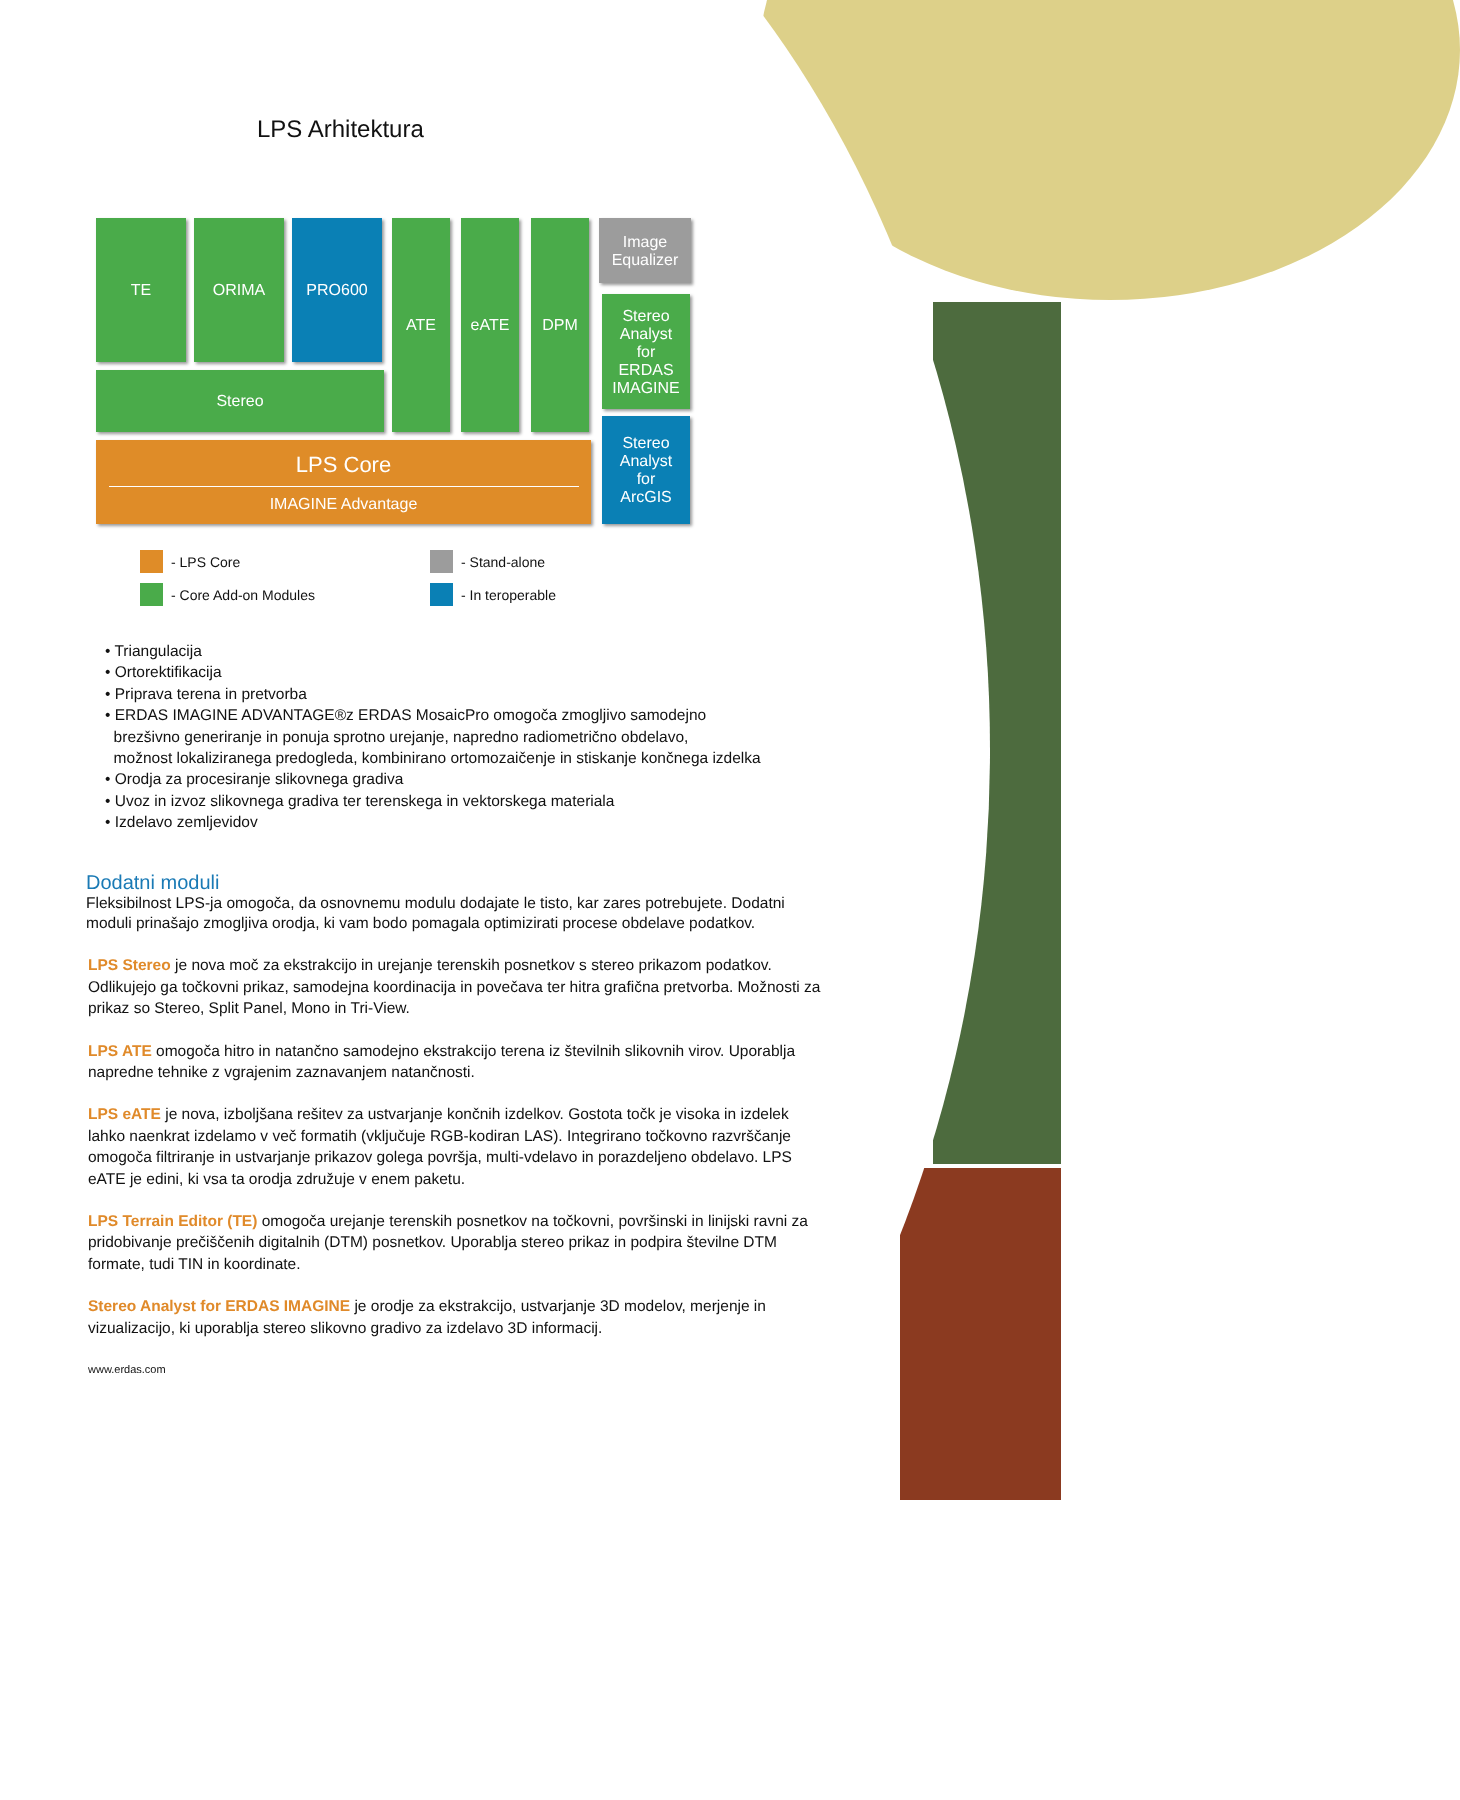LPS Arhitektura
TE ORIMA PRO600
Stereo
ATE eATE DPM
Image
Equalizer
Stereo
Analyst
for
ERDAS
IMAGINE
Stereo
Analyst
for
ArcGIS
LPS Core
IMAGINE Advantage
- LPS Core
- Core Add-on Modules
- Stand-alone
- In teroperable
• Triangulacija
• Ortorektifikacija
• Priprava terena in pretvorba
• ERDAS IMAGINE ADVANTAGE®z ERDAS MosaicPro omogoča zmogljivo samodejno
brezšivno generiranje in ponuja sprotno urejanje, napredno radiometrično obdelavo,
možnost lokaliziranega predogleda, kombinirano ortomozaičenje in stiskanje končnega izdelka
• Orodja za procesiranje slikovnega gradiva
• Uvoz in izvoz slikovnega gradiva ter terenskega in vektorskega materiala
• Izdelavo zemljevidov
Dodatni moduli
Fleksibilnost LPS-ja omogoča, da osnovnemu modulu dodajate le tisto, kar zares potrebujete. Dodatni moduli prinašajo zmogljiva orodja, ki vam bodo pomagala optimizirati procese obdelave podatkov.
LPS Stereo je nova moč za ekstrakcijo in urejanje terenskih posnetkov s stereo prikazom podatkov. Odlikujejo ga točkovni prikaz, samodejna koordinacija in povečava ter hitra grafična pretvorba. Možnosti za prikaz so Stereo, Split Panel, Mono in Tri-View.
LPS ATE omogoča hitro in natančno samodejno ekstrakcijo terena iz številnih slikovnih virov. Uporablja napredne tehnike z vgrajenim zaznavanjem natančnosti.
LPS eATE je nova, izboljšana rešitev za ustvarjanje končnih izdelkov. Gostota točk je visoka in izdelek lahko naenkrat izdelamo v več formatih (vključuje RGB-kodiran LAS). Integrirano točkovno razvrščanje omogoča filtriranje in ustvarjanje prikazov golega površja, multi-vdelavo in porazdeljeno obdelavo. LPS eATE je edini, ki vsa ta orodja združuje v enem paketu.
LPS Terrain Editor (TE) omogoča urejanje terenskih posnetkov na točkovni, površinski in linijski ravni za pridobivanje prečiščenih digitalnih (DTM) posnetkov. Uporablja stereo prikaz in podpira številne DTM formate, tudi TIN in koordinate.
Stereo Analyst for ERDAS IMAGINE je orodje za ekstrakcijo, ustvarjanje 3D modelov, merjenje in vizualizacijo, ki uporablja stereo slikovno gradivo za izdelavo 3D informacij.
www.erdas.com